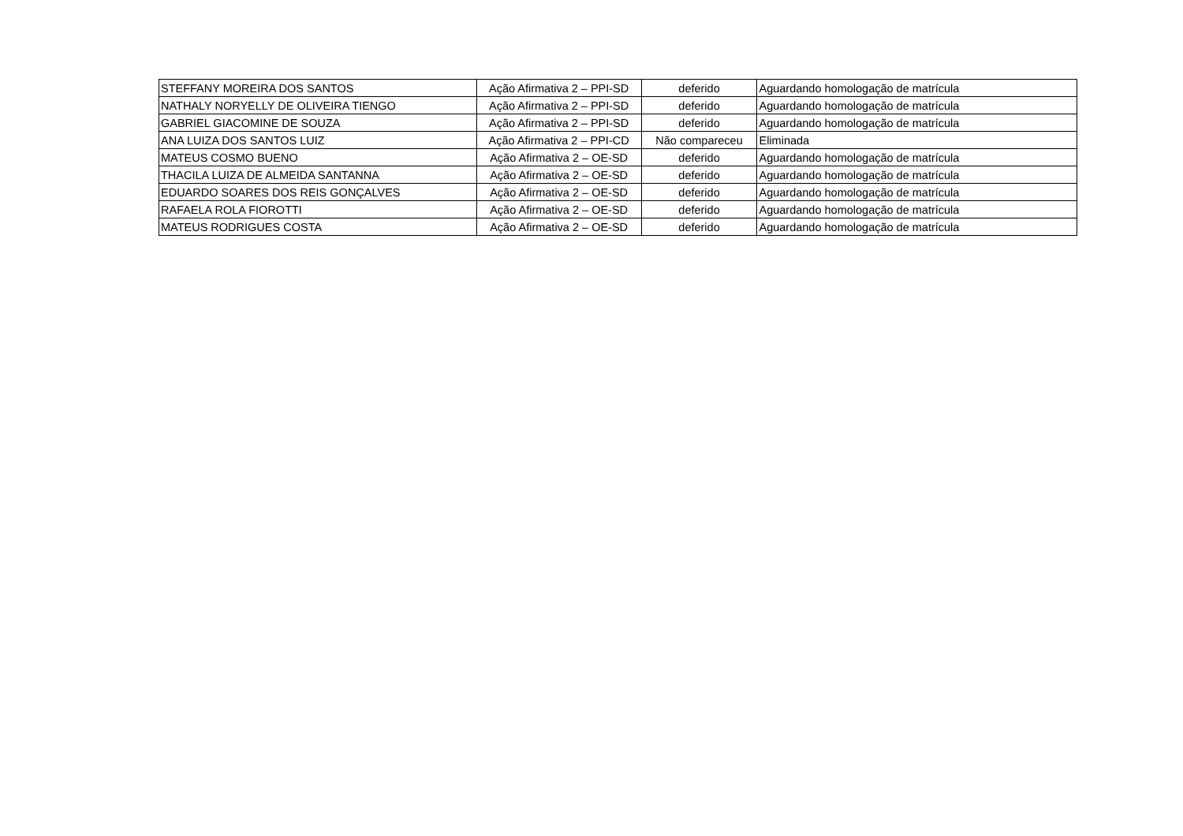| STEFFANY MOREIRA DOS SANTOS | Ação Afirmativa 2 – PPI-SD | deferido | Aguardando homologação de matrícula |
| NATHALY NORYELLY DE OLIVEIRA TIENGO | Ação Afirmativa 2 – PPI-SD | deferido | Aguardando homologação de matrícula |
| GABRIEL GIACOMINE DE SOUZA | Ação Afirmativa 2 – PPI-SD | deferido | Aguardando homologação de matrícula |
| ANA LUIZA DOS SANTOS LUIZ | Ação Afirmativa 2 – PPI-CD | Não compareceu | Eliminada |
| MATEUS COSMO BUENO | Ação Afirmativa 2 – OE-SD | deferido | Aguardando homologação de matrícula |
| THACILA LUIZA DE ALMEIDA SANTANNA | Ação Afirmativa 2 – OE-SD | deferido | Aguardando homologação de matrícula |
| EDUARDO SOARES DOS REIS GONÇALVES | Ação Afirmativa 2 – OE-SD | deferido | Aguardando homologação de matrícula |
| RAFAELA ROLA FIOROTTI | Ação Afirmativa 2 – OE-SD | deferido | Aguardando homologação de matrícula |
| MATEUS RODRIGUES COSTA | Ação Afirmativa 2 – OE-SD | deferido | Aguardando homologação de matrícula |